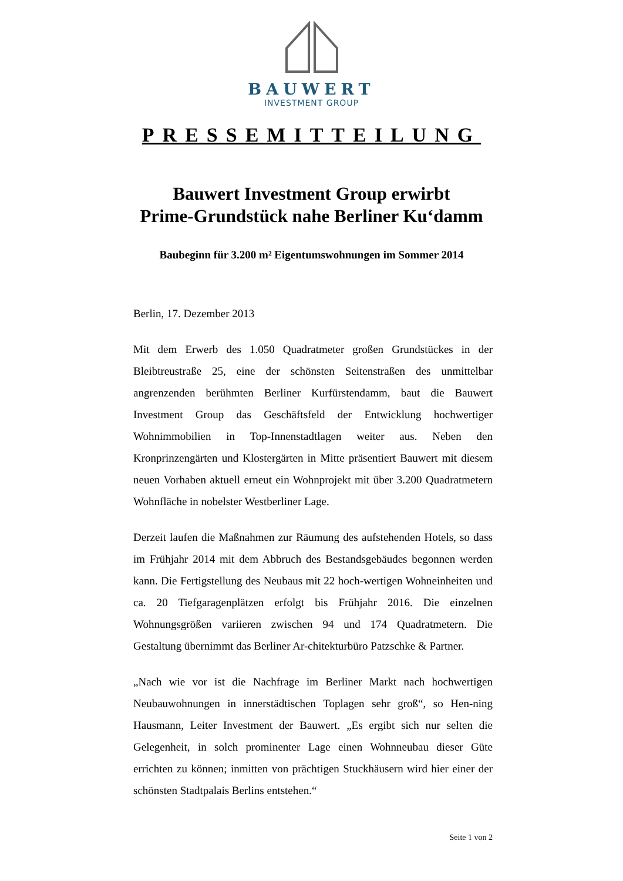BAUWERT
INVESTMENT GROUP
PRESSEMITTEILUNG
Bauwert Investment Group erwirbt
Prime-Grundstück nahe Berliner Ku‘damm
Baubeginn für 3.200 m² Eigentumswohnungen im Sommer 2014
Berlin, 17. Dezember 2013
Mit dem Erwerb des 1.050 Quadratmeter großen Grundstückes in der Bleibtreustraße 25, eine der schönsten Seitenstraßen des unmittelbar angrenzenden berühmten Berliner Kurfürstendamm, baut die Bauwert Investment Group das Geschäftsfeld der Entwicklung hochwertiger Wohnimmobilien in Top-Innenstadtlagen weiter aus. Neben den Kronprinzengärten und Klostergärten in Mitte präsentiert Bauwert mit diesem neuen Vorhaben aktuell erneut ein Wohnprojekt mit über 3.200 Quadratmetern Wohnfläche in nobelster Westberliner Lage.
Derzeit laufen die Maßnahmen zur Räumung des aufstehenden Hotels, so dass im Frühjahr 2014 mit dem Abbruch des Bestandsgebäudes begonnen werden kann. Die Fertigstellung des Neubaus mit 22 hoch-wertigen Wohneinheiten und ca. 20 Tiefgaragenplätzen erfolgt bis Frühjahr 2016. Die einzelnen Wohnungsgrößen variieren zwischen 94 und 174 Quadratmetern. Die Gestaltung übernimmt das Berliner Ar-chitekturbüro Patzschke & Partner.
„Nach wie vor ist die Nachfrage im Berliner Markt nach hochwertigen Neubauwohnungen in innerstädtischen Toplagen sehr groß“, so Hen-ning Hausmann, Leiter Investment der Bauwert. „Es ergibt sich nur selten die Gelegenheit, in solch prominenter Lage einen Wohnneubau dieser Güte errichten zu können; inmitten von prächtigen Stuckhäusern wird hier einer der schönsten Stadtpalais Berlins entstehen.“
Seite 1 von 2